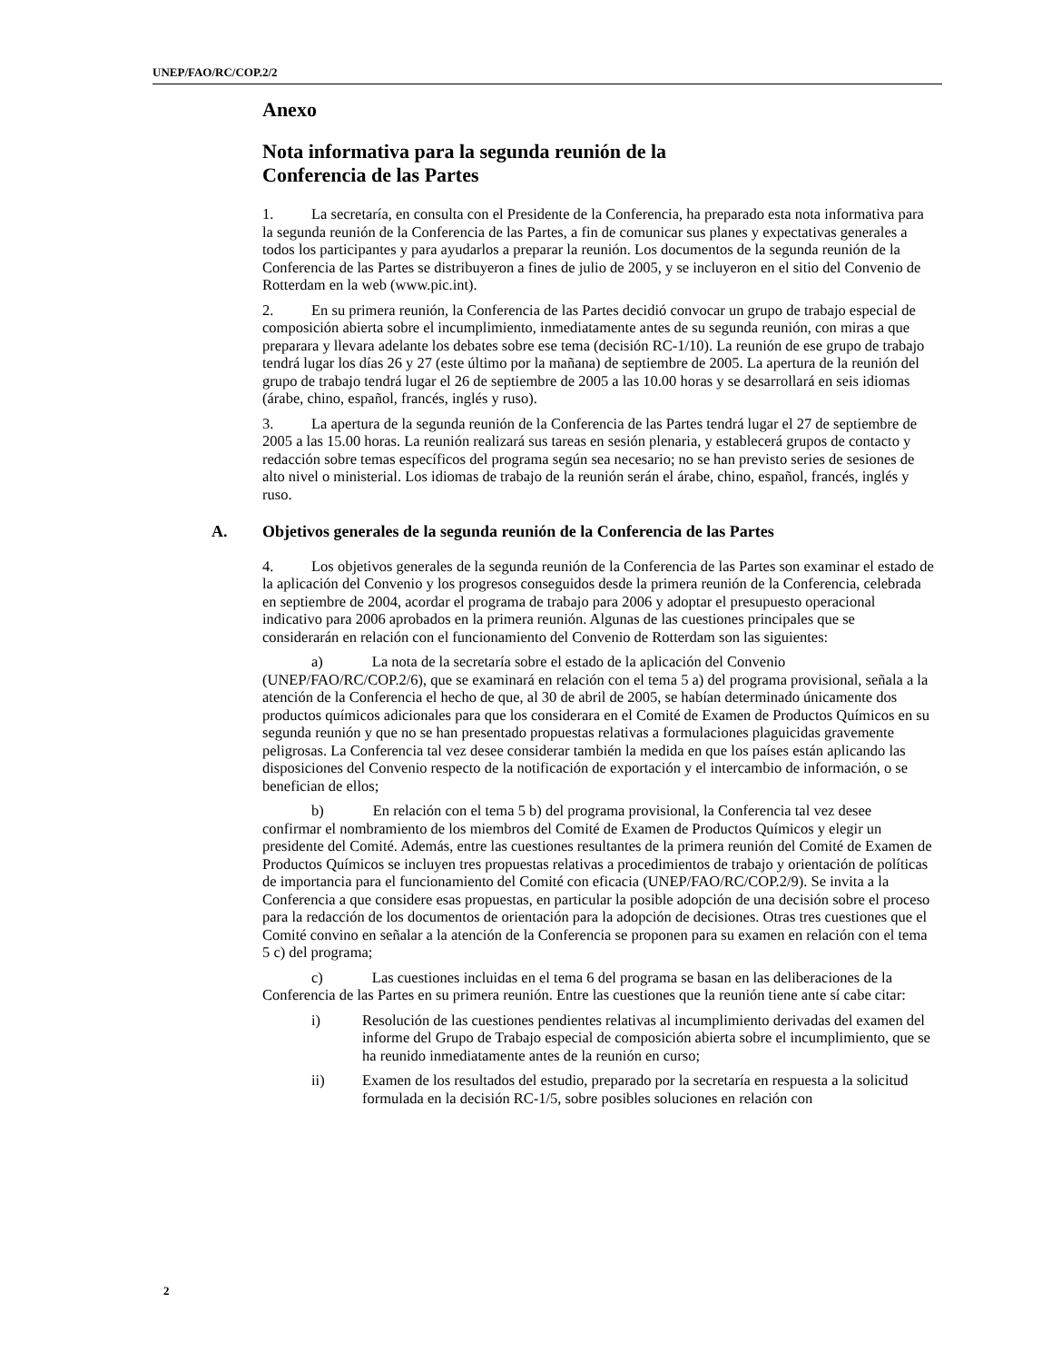UNEP/FAO/RC/COP.2/2
Anexo
Nota informativa para la segunda reunión de la
Conferencia de las Partes
1. La secretaría, en consulta con el Presidente de la Conferencia, ha preparado esta nota informativa para la segunda reunión de la Conferencia de las Partes, a fin de comunicar sus planes y expectativas generales a todos los participantes y para ayudarlos a preparar la reunión. Los documentos de la segunda reunión de la Conferencia de las Partes se distribuyeron a fines de julio de 2005, y se incluyeron en el sitio del Convenio de Rotterdam en la web (www.pic.int).
2. En su primera reunión, la Conferencia de las Partes decidió convocar un grupo de trabajo especial de composición abierta sobre el incumplimiento, inmediatamente antes de su segunda reunión, con miras a que preparara y llevara adelante los debates sobre ese tema (decisión RC-1/10). La reunión de ese grupo de trabajo tendrá lugar los días 26 y 27 (este último por la mañana) de septiembre de 2005. La apertura de la reunión del grupo de trabajo tendrá lugar el 26 de septiembre de 2005 a las 10.00 horas y se desarrollará en seis idiomas (árabe, chino, español, francés, inglés y ruso).
3. La apertura de la segunda reunión de la Conferencia de las Partes tendrá lugar el 27 de septiembre de 2005 a las 15.00 horas. La reunión realizará sus tareas en sesión plenaria, y establecerá grupos de contacto y redacción sobre temas específicos del programa según sea necesario; no se han previsto series de sesiones de alto nivel o ministerial. Los idiomas de trabajo de la reunión serán el árabe, chino, español, francés, inglés y ruso.
A. Objetivos generales de la segunda reunión de la Conferencia de las Partes
4. Los objetivos generales de la segunda reunión de la Conferencia de las Partes son examinar el estado de la aplicación del Convenio y los progresos conseguidos desde la primera reunión de la Conferencia, celebrada en septiembre de 2004, acordar el programa de trabajo para 2006 y adoptar el presupuesto operacional indicativo para 2006 aprobados en la primera reunión. Algunas de las cuestiones principales que se considerarán en relación con el funcionamiento del Convenio de Rotterdam son las siguientes:
a) La nota de la secretaría sobre el estado de la aplicación del Convenio (UNEP/FAO/RC/COP.2/6), que se examinará en relación con el tema 5 a) del programa provisional, señala a la atención de la Conferencia el hecho de que, al 30 de abril de 2005, se habían determinado únicamente dos productos químicos adicionales para que los considerara en el Comité de Examen de Productos Químicos en su segunda reunión y que no se han presentado propuestas relativas a formulaciones plaguicidas gravemente peligrosas. La Conferencia tal vez desee considerar también la medida en que los países están aplicando las disposiciones del Convenio respecto de la notificación de exportación y el intercambio de información, o se benefician de ellos;
b) En relación con el tema 5 b) del programa provisional, la Conferencia tal vez desee confirmar el nombramiento de los miembros del Comité de Examen de Productos Químicos y elegir un presidente del Comité. Además, entre las cuestiones resultantes de la primera reunión del Comité de Examen de Productos Químicos se incluyen tres propuestas relativas a procedimientos de trabajo y orientación de políticas de importancia para el funcionamiento del Comité con eficacia (UNEP/FAO/RC/COP.2/9). Se invita a la Conferencia a que considere esas propuestas, en particular la posible adopción de una decisión sobre el proceso para la redacción de los documentos de orientación para la adopción de decisiones. Otras tres cuestiones que el Comité convino en señalar a la atención de la Conferencia se proponen para su examen en relación con el tema 5 c) del programa;
c) Las cuestiones incluidas en el tema 6 del programa se basan en las deliberaciones de la Conferencia de las Partes en su primera reunión. Entre las cuestiones que la reunión tiene ante sí cabe citar:
i) Resolución de las cuestiones pendientes relativas al incumplimiento derivadas del examen del informe del Grupo de Trabajo especial de composición abierta sobre el incumplimiento, que se ha reunido inmediatamente antes de la reunión en curso;
ii) Examen de los resultados del estudio, preparado por la secretaría en respuesta a la solicitud formulada en la decisión RC-1/5, sobre posibles soluciones en relación con
2